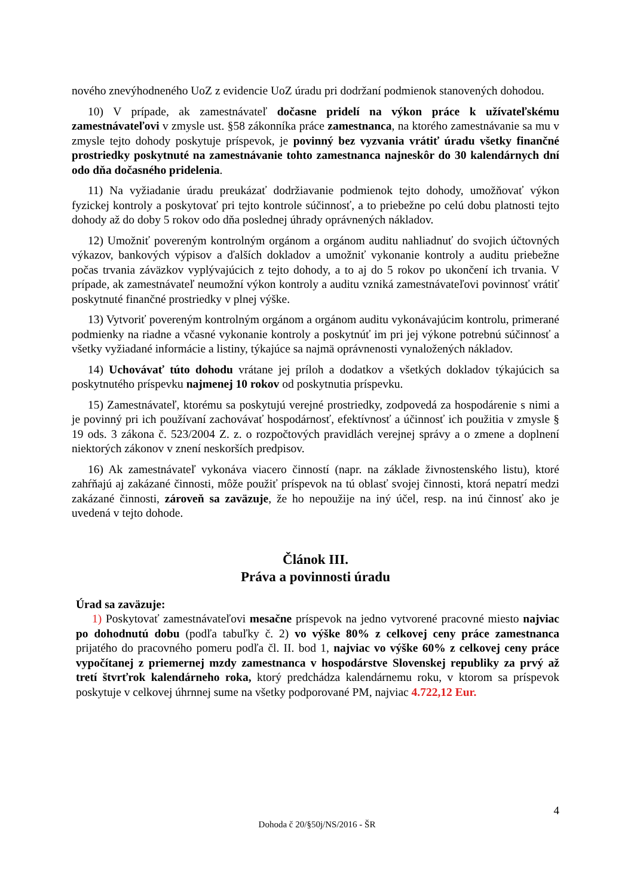nového znevýhodneného UoZ z evidencie UoZ úradu pri dodržaní podmienok stanovených dohodou.
10) V prípade, ak zamestnávateľ dočasne pridelí na výkon práce k užívateľskému zamestnávateľovi v zmysle ust. §58 zákonníka práce zamestnanca, na ktorého zamestnávanie sa mu v zmysle tejto dohody poskytuje príspevok, je povinný bez vyzvania vrátiť úradu všetky finančné prostriedky poskytnuté na zamestnávanie tohto zamestnanca najneskôr do 30 kalendárnych dní odo dňa dočasného pridelenia.
11) Na vyžiadanie úradu preukázať dodržiavanie podmienok tejto dohody, umožňovať výkon fyzickej kontroly a poskytovať pri tejto kontrole súčinnosť, a to priebežne po celú dobu platnosti tejto dohody až do doby 5 rokov odo dňa poslednej úhrady oprávnených nákladov.
12) Umožniť povereným kontrolným orgánom a orgánom auditu nahliadnuť do svojich účtovných výkazov, bankových výpisov a ďalších dokladov a umožniť vykonanie kontroly a auditu priebežne počas trvania záväzkov vyplývajúcich z tejto dohody, a to aj do 5 rokov po ukončení ich trvania. V prípade, ak zamestnávateľ neumožní výkon kontroly a auditu vzniká zamestnávateľovi povinnosť vrátiť poskytnuté finančné prostriedky v plnej výške.
13) Vytvoriť povereným kontrolným orgánom a orgánom auditu vykonávajúcim kontrolu, primerané podmienky na riadne a včasné vykonanie kontroly a poskytnúť im pri jej výkone potrebnú súčinnosť a všetky vyžiadané informácie a listiny, týkajúce sa najmä oprávnenosti vynaložených nákladov.
14) Uchovávať túto dohodu vrátane jej príloh a dodatkov a všetkých dokladov týkajúcich sa poskytnutého príspevku najmenej 10 rokov od poskytnutia príspevku.
15) Zamestnávateľ, ktorému sa poskytujú verejné prostriedky, zodpovedá za hospodárenie s nimi a je povinný pri ich používaní zachovávať hospodárnosť, efektívnosť a účinnosť ich použitia v zmysle § 19 ods. 3 zákona č. 523/2004 Z. z. o rozpočtových pravidlách verejnej správy a o zmene a doplnení niektorých zákonov v znení neskorších predpisov.
16) Ak zamestnávateľ vykonáva viacero činností (napr. na základe živnostenského listu), ktoré zahŕňajú aj zakázané činnosti, môže použiť príspevok na tú oblasť svojej činnosti, ktorá nepatrí medzi zakázané činnosti, zároveň sa zaväzuje, že ho nepoužije na iný účel, resp. na inú činnosť ako je uvedená v tejto dohode.
Článok III.
Práva a povinnosti úradu
Úrad sa zaväzuje:
1) Poskytovať zamestnávateľovi mesačne príspevok na jedno vytvorené pracovné miesto najviac po dohodnutú dobu (podľa tabuľky č. 2) vo výške 80% z celkovej ceny práce zamestnanca prijatého do pracovného pomeru podľa čl. II. bod 1, najviac vo výške 60% z celkovej ceny práce vypočítanej z priemernej mzdy zamestnanca v hospodárstve Slovenskej republiky za prvý až tretí štvrťrok kalendárneho roka, ktorý predchádza kalendárnemu roku, v ktorom sa príspevok poskytuje v celkovej úhrnnej sume na všetky podporované PM, najviac 4.722,12 Eur.
4
Dohoda č 20/§50j/NS/2016 - ŠR